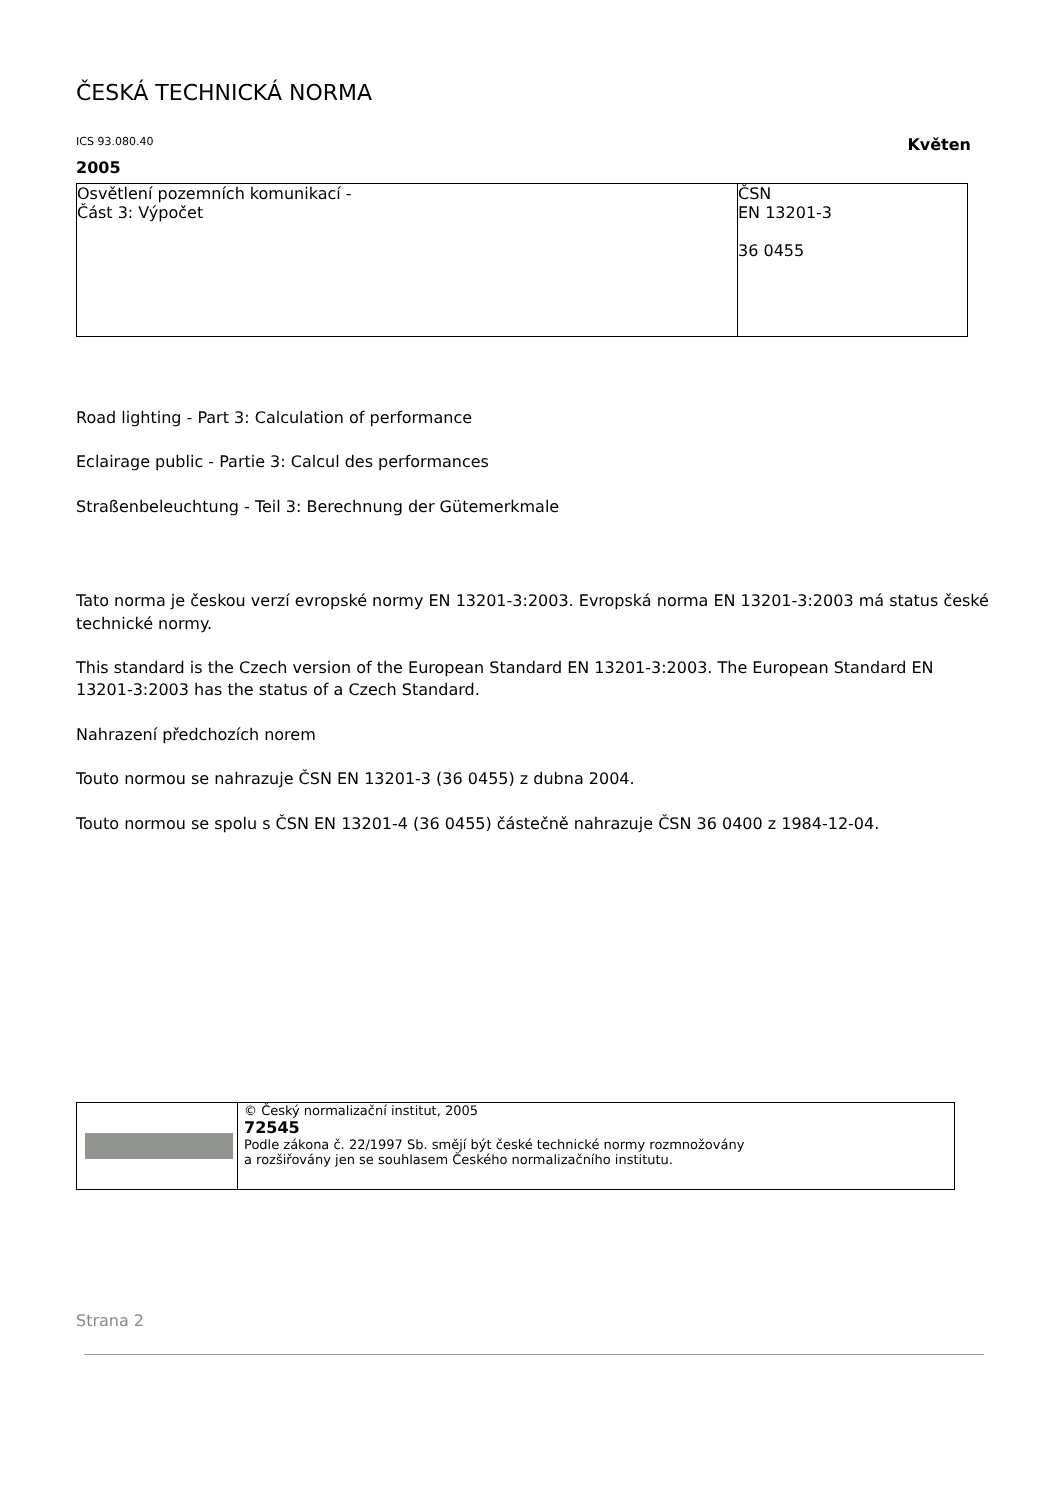ČESKÁ TECHNICKÁ NORMA
ICS 93.080.40 Květen
2005
| Osvětlení pozemních komunikací - Část 3: Výpočet | ČSN EN 13201-3 36 0455 |
Road lighting - Part 3: Calculation of performance
Eclairage public - Partie 3: Calcul des performances
Straßenbeleuchtung - Teil 3: Berechnung der Gütemerkmale
Tato norma je českou verzí evropské normy EN 13201-3:2003. Evropská norma EN 13201-3:2003 má status české technické normy.
This standard is the Czech version of the European Standard EN 13201-3:2003. The European Standard EN 13201-3:2003 has the status of a Czech Standard.
Nahrazení předchozích norem
Touto normou se nahrazuje ČSN EN 13201-3 (36 0455) z dubna 2004.
Touto normou se spolu s ČSN EN 13201-4 (36 0455) částečně nahrazuje ČSN 36 0400 z 1984-12-04.
| | © Český normalizační institut, 2005 72545 Podle zákona č. 22/1997 Sb. smějí být české technické normy rozmnožovány a rozšiřovány jen se souhlasem Českého normalizačního institutu. |
Strana 2